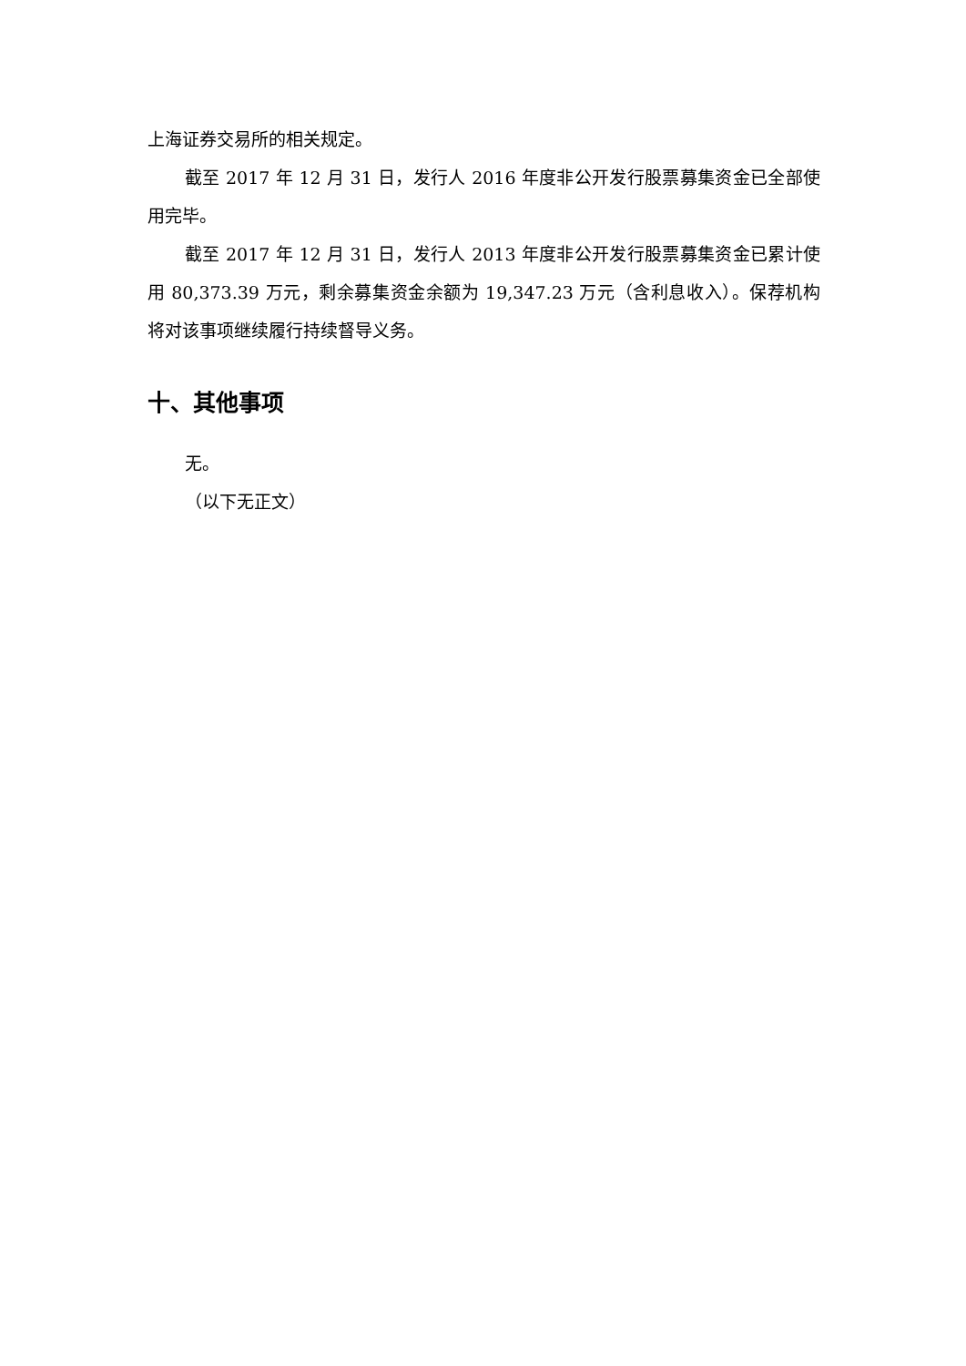上海证券交易所的相关规定。
截至 2017 年 12 月 31 日，发行人 2016 年度非公开发行股票募集资金已全部使用完毕。
截至 2017 年 12 月 31 日，发行人 2013 年度非公开发行股票募集资金已累计使用 80,373.39 万元，剩余募集资金余额为 19,347.23 万元（含利息收入）。保荐机构将对该事项继续履行持续督导义务。
十、其他事项
无。
（以下无正文）